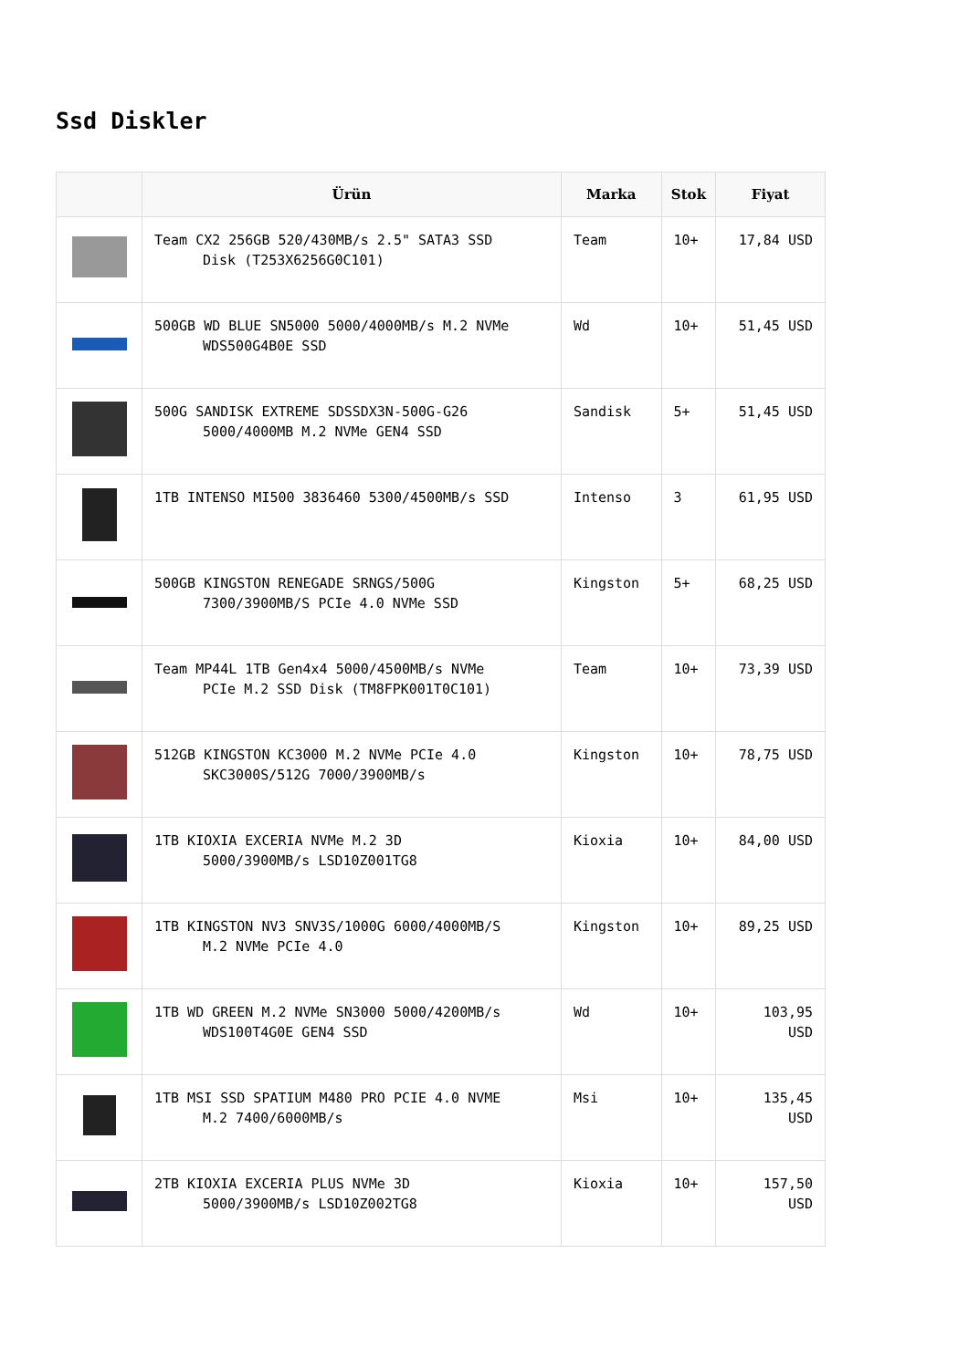Ssd Diskler
| | Ürün | Marka | Stok | Fiyat |
| --- | --- | --- | --- | --- |
| | Team CX2 256GB 520/430MB/s 2.5" SATA3 SSD Disk (T253X6256G0C101) | Team | 10+ | 17,84 USD |
| | 500GB WD BLUE SN5000 5000/4000MB/s M.2 NVMe WDS500G4B0E SSD | Wd | 10+ | 51,45 USD |
| | 500G SANDISK EXTREME SDSSDX3N-500G-G26 5000/4000MB M.2 NVMe GEN4 SSD | Sandisk | 5+ | 51,45 USD |
| | 1TB INTENSO MI500 3836460 5300/4500MB/s SSD | Intenso | 3 | 61,95 USD |
| | 500GB KINGSTON RENEGADE SRNGS/500G 7300/3900MB/S PCIe 4.0 NVMe SSD | Kingston | 5+ | 68,25 USD |
| | Team MP44L 1TB Gen4x4 5000/4500MB/s NVMe PCIe M.2 SSD Disk (TM8FPK001T0C101) | Team | 10+ | 73,39 USD |
| | 512GB KINGSTON KC3000 M.2 NVMe PCIe 4.0 SKC3000S/512G 7000/3900MB/s | Kingston | 10+ | 78,75 USD |
| | 1TB KIOXIA EXCERIA NVMe M.2 3D 5000/3900MB/s LSD10Z001TG8 | Kioxia | 10+ | 84,00 USD |
| | 1TB KINGSTON NV3 SNV3S/1000G 6000/4000MB/S M.2 NVMe PCIe 4.0 | Kingston | 10+ | 89,25 USD |
| | 1TB WD GREEN M.2 NVMe SN3000 5000/4200MB/s WDS100T4G0E GEN4 SSD | Wd | 10+ | 103,95 USD |
| | 1TB MSI SSD SPATIUM M480 PRO PCIE 4.0 NVME M.2 7400/6000MB/s | Msi | 10+ | 135,45 USD |
| | 2TB KIOXIA EXCERIA PLUS NVMe 3D 5000/3900MB/s LSD10Z002TG8 | Kioxia | 10+ | 157,50 USD |